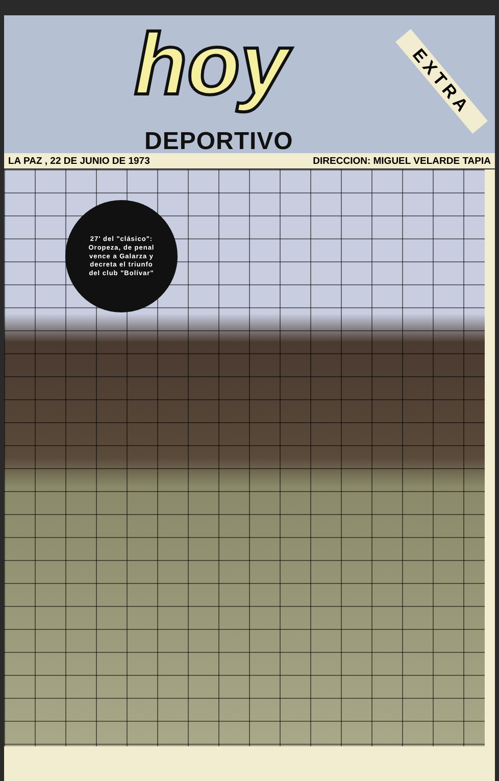hoy
DEPORTIVO
EXTRA
LA PAZ , 22 DE JUNIO DE 1973 DIRECCION: MIGUEL VELARDE TAPIA
27' del "clásico":
Oropeza, de penal
vence a Galarza y
decreta el triunfo
del club "Bolívar"